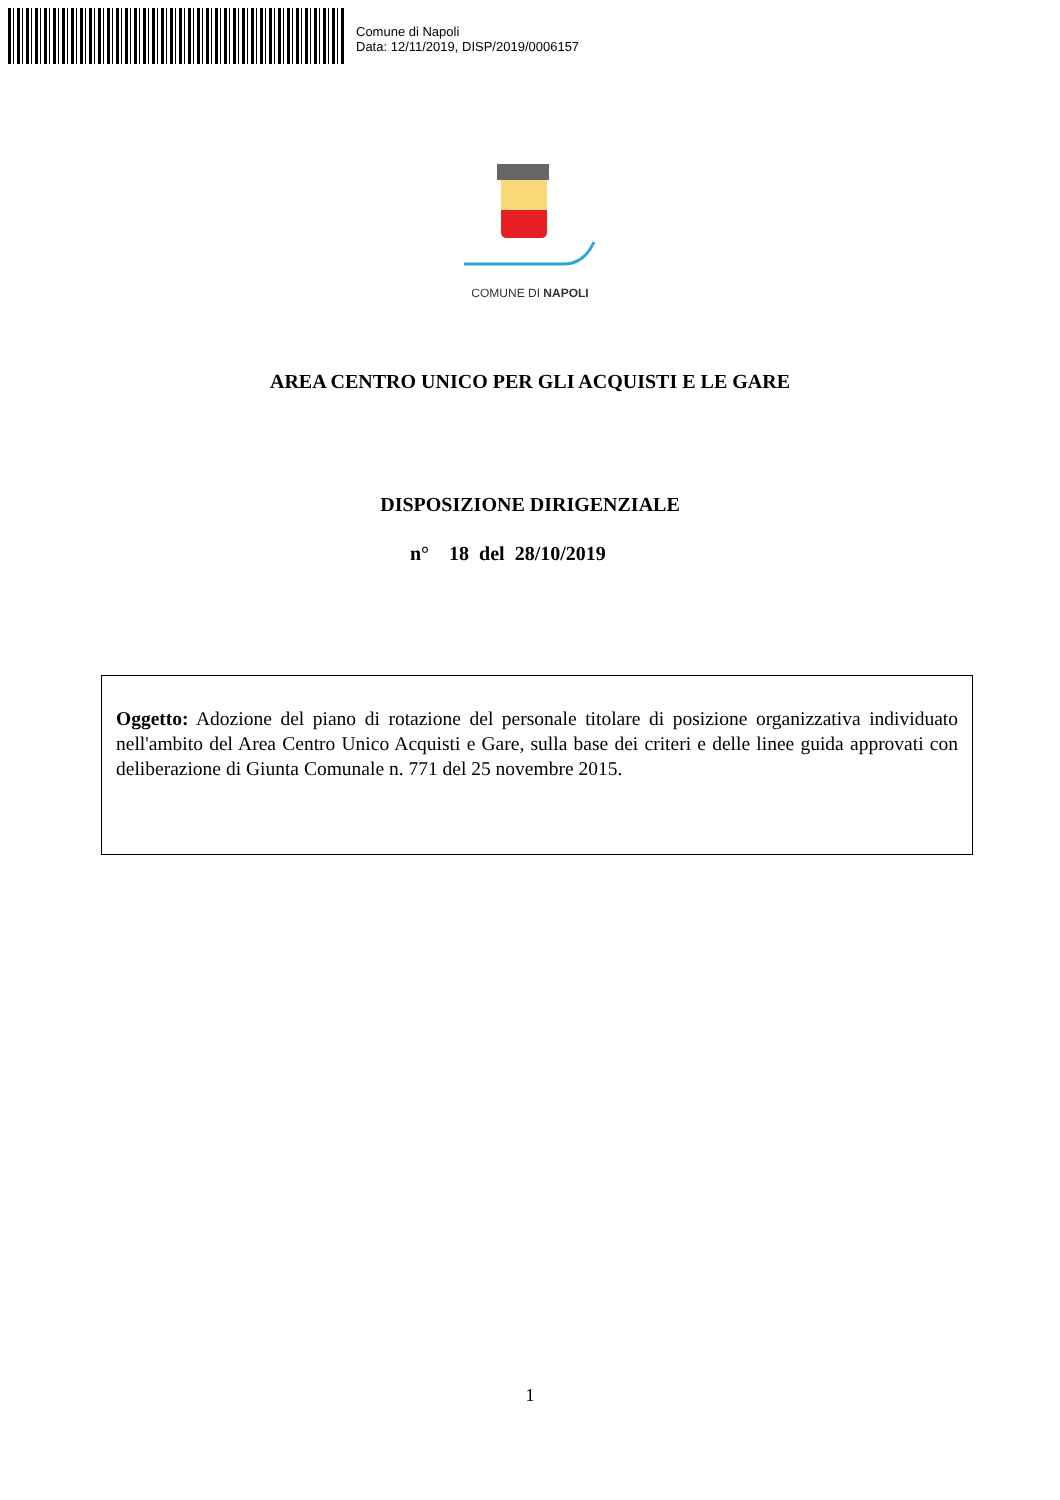Comune di Napoli
Data: 12/11/2019, DISP/2019/0006157
COMUNE DI NAPOLI
AREA CENTRO UNICO PER GLI ACQUISTI E LE GARE
DISPOSIZIONE DIRIGENZIALE
n° 18 del 28/10/2019
Oggetto: Adozione del piano di rotazione del personale titolare di posizione organizzativa individuato nell'ambito del Area Centro Unico Acquisti e Gare, sulla base dei criteri e delle linee guida approvati con deliberazione di Giunta Comunale n. 771 del 25 novembre 2015.
1